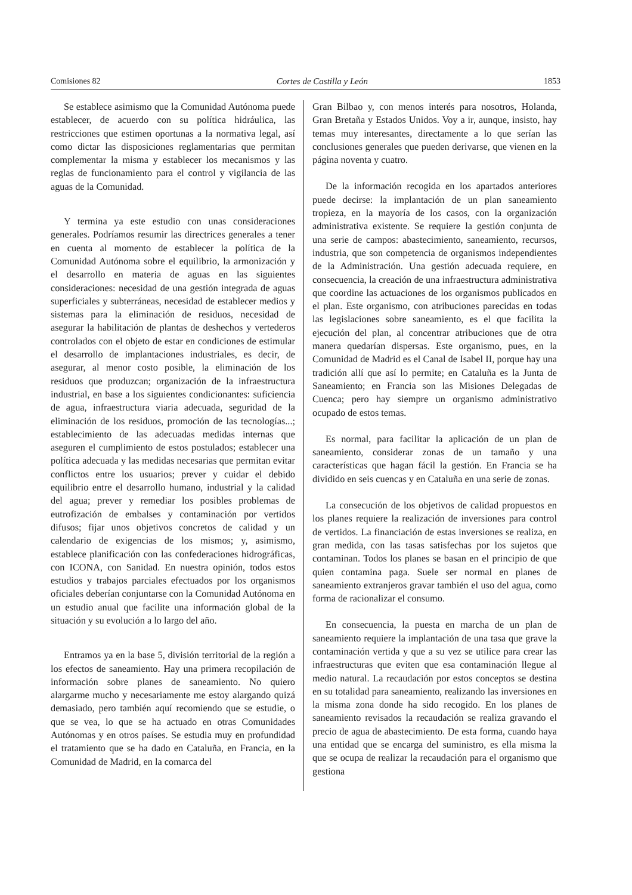Comisiones 82 Cortes de Castilla y León 1853
Se establece asimismo que la Comunidad Autónoma puede establecer, de acuerdo con su política hidráulica, las restricciones que estimen oportunas a la normativa legal, así como dictar las disposiciones reglamentarias que permitan complementar la misma y establecer los mecanismos y las reglas de funcionamiento para el control y vigilancia de las aguas de la Comunidad.
Y termina ya este estudio con unas consideraciones generales. Podríamos resumir las directrices generales a tener en cuenta al momento de establecer la política de la Comunidad Autónoma sobre el equilibrio, la armonización y el desarrollo en materia de aguas en las siguientes consideraciones: necesidad de una gestión integrada de aguas superficiales y subterráneas, necesidad de establecer medios y sistemas para la eliminación de residuos, necesidad de asegurar la habilitación de plantas de deshechos y vertederos controlados con el objeto de estar en condiciones de estimular el desarrollo de implantaciones industriales, es decir, de asegurar, al menor costo posible, la eliminación de los residuos que produzcan; organización de la infraestructura industrial, en base a los siguientes condicionantes: suficiencia de agua, infraestructura viaria adecuada, seguridad de la eliminación de los residuos, promoción de las tecnologías...; establecimiento de las adecuadas medidas internas que aseguren el cumplimiento de estos postulados; establecer una política adecuada y las medidas necesarias que permitan evitar conflictos entre los usuarios; prever y cuidar el debido equilibrio entre el desarrollo humano, industrial y la calidad del agua; prever y remediar los posibles problemas de eutrofización de embalses y contaminación por vertidos difusos; fijar unos objetivos concretos de calidad y un calendario de exigencias de los mismos; y, asimismo, establece planificación con las confederaciones hidrográficas, con ICONA, con Sanidad. En nuestra opinión, todos estos estudios y trabajos parciales efectuados por los organismos oficiales deberían conjuntarse con la Comunidad Autónoma en un estudio anual que facilite una información global de la situación y su evolución a lo largo del año.
Entramos ya en la base 5, división territorial de la región a los efectos de saneamiento. Hay una primera recopilación de información sobre planes de saneamiento. No quiero alargarme mucho y necesariamente me estoy alargando quizá demasiado, pero también aquí recomiendo que se estudie, o que se vea, lo que se ha actuado en otras Comunidades Autónomas y en otros países. Se estudia muy en profundidad el tratamiento que se ha dado en Cataluña, en Francia, en la Comunidad de Madrid, en la comarca del
Gran Bilbao y, con menos interés para nosotros, Holanda, Gran Bretaña y Estados Unidos. Voy a ir, aunque, insisto, hay temas muy interesantes, directamente a lo que serían las conclusiones generales que pueden derivarse, que vienen en la página noventa y cuatro.
De la información recogida en los apartados anteriores puede decirse: la implantación de un plan saneamiento tropieza, en la mayoría de los casos, con la organización administrativa existente. Se requiere la gestión conjunta de una serie de campos: abastecimiento, saneamiento, recursos, industria, que son competencia de organismos independientes de la Administración. Una gestión adecuada requiere, en consecuencia, la creación de una infraestructura administrativa que coordine las actuaciones de los organismos publicados en el plan. Este organismo, con atribuciones parecidas en todas las legislaciones sobre saneamiento, es el que facilita la ejecución del plan, al concentrar atribuciones que de otra manera quedarían dispersas. Este organismo, pues, en la Comunidad de Madrid es el Canal de Isabel II, porque hay una tradición allí que así lo permite; en Cataluña es la Junta de Saneamiento; en Francia son las Misiones Delegadas de Cuenca; pero hay siempre un organismo administrativo ocupado de estos temas.
Es normal, para facilitar la aplicación de un plan de saneamiento, considerar zonas de un tamaño y una características que hagan fácil la gestión. En Francia se ha dividido en seis cuencas y en Cataluña en una serie de zonas.
La consecución de los objetivos de calidad propuestos en los planes requiere la realización de inversiones para control de vertidos. La financiación de estas inversiones se realiza, en gran medida, con las tasas satisfechas por los sujetos que contaminan. Todos los planes se basan en el principio de que quien contamina paga. Suele ser normal en planes de saneamiento extranjeros gravar también el uso del agua, como forma de racionalizar el consumo.
En consecuencia, la puesta en marcha de un plan de saneamiento requiere la implantación de una tasa que grave la contaminación vertida y que a su vez se utilice para crear las infraestructuras que eviten que esa contaminación llegue al medio natural. La recaudación por estos conceptos se destina en su totalidad para saneamiento, realizando las inversiones en la misma zona donde ha sido recogido. En los planes de saneamiento revisados la recaudación se realiza gravando el precio de agua de abastecimiento. De esta forma, cuando haya una entidad que se encarga del suministro, es ella misma la que se ocupa de realizar la recaudación para el organismo que gestiona